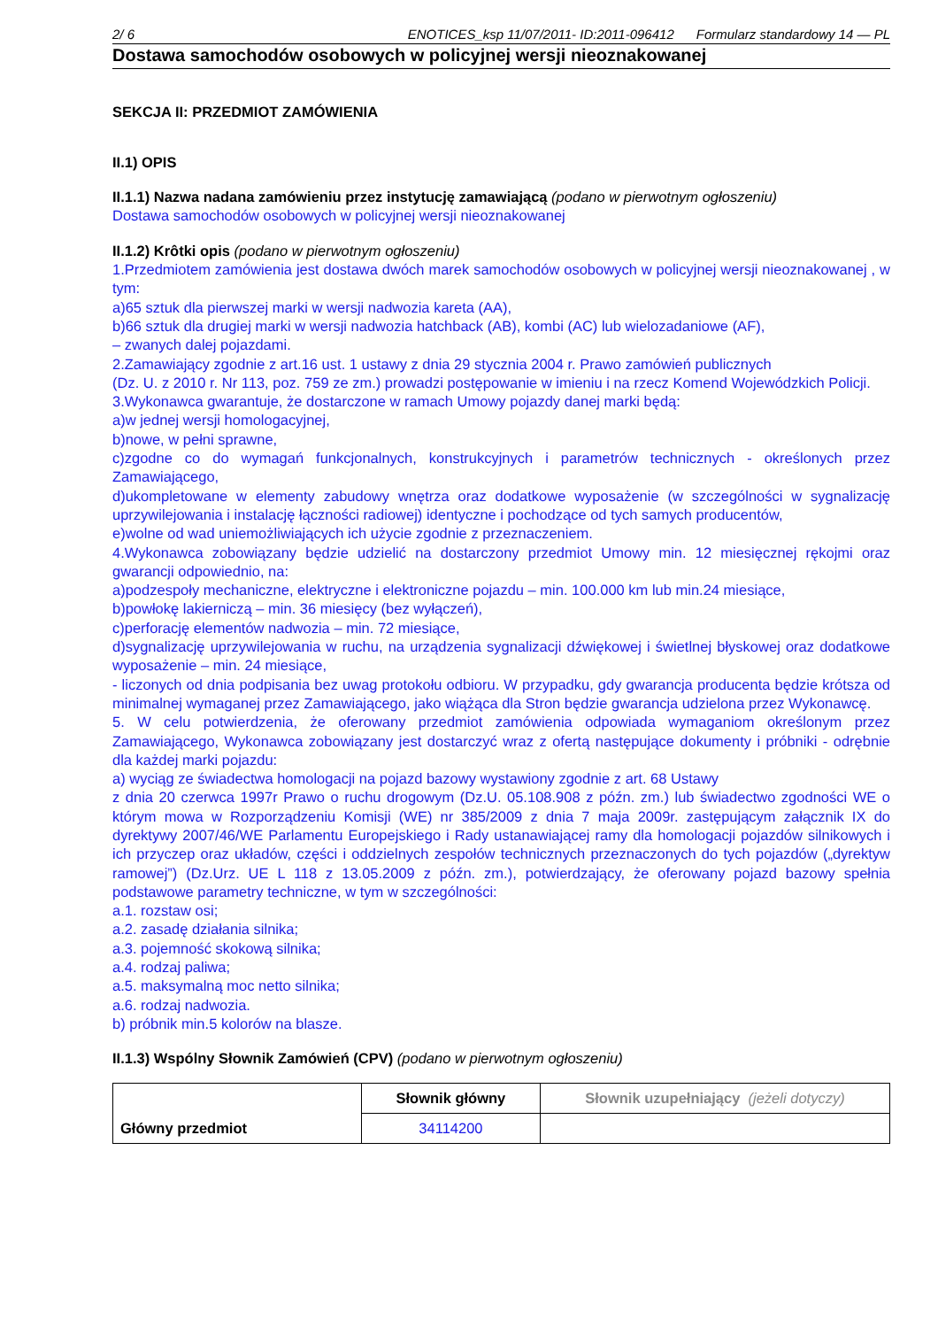2/ 6 ENOTICES_ksp 11/07/2011- ID:2011-096412 Formularz standardowy 14 — PL
Dostawa samochodów osobowych w policyjnej wersji nieoznakowanej
SEKCJA II: PRZEDMIOT ZAMÓWIENIA
II.1) OPIS
II.1.1) Nazwa nadana zamówieniu przez instytucję zamawiającą (podano w pierwotnym ogłoszeniu)
Dostawa samochodów osobowych w policyjnej wersji nieoznakowanej
II.1.2) Krôtki opis (podano w pierwotnym ogłoszeniu)
1.Przedmiotem zamówienia jest dostawa dwóch marek samochodów osobowych w policyjnej wersji nieoznakowanej , w tym:
a)65 sztuk dla pierwszej marki w wersji nadwozia kareta (AA),
b)66 sztuk dla drugiej marki w wersji nadwozia hatchback (AB), kombi (AC) lub wielozadaniowe (AF),
– zwanych dalej pojazdami.
2.Zamawiający zgodnie z art.16 ust. 1 ustawy z dnia 29 stycznia 2004 r. Prawo zamówień publicznych
(Dz. U. z 2010 r. Nr 113, poz. 759 ze zm.) prowadzi postępowanie w imieniu i na rzecz Komend Wojewódzkich Policji.
3.Wykonawca gwarantuje, że dostarczone w ramach Umowy pojazdy danej marki będą:
a)w jednej wersji homologacyjnej,
b)nowe, w pełni sprawne,
c)zgodne co do wymagań funkcjonalnych, konstrukcyjnych i parametrów technicznych - określonych przez Zamawiającego,
d)ukompletowane w elementy zabudowy wnętrza oraz dodatkowe wyposażenie (w szczególności w sygnalizację uprzywilejowania i instalację łączności radiowej) identyczne i pochodzące od tych samych producentów,
e)wolne od wad uniemożliwiających ich użycie zgodnie z przeznaczeniem.
4.Wykonawca zobowiązany będzie udzielić na dostarczony przedmiot Umowy min. 12 miesięcznej rękojmi oraz gwarancji odpowiednio, na:
a)podzespoły mechaniczne, elektryczne i elektroniczne pojazdu – min. 100.000 km lub min.24 miesiące,
b)powłokę lakierniczą – min. 36 miesięcy (bez wyłączeń),
c)perforację elementów nadwozia – min. 72 miesiące,
d)sygnalizację uprzywilejowania w ruchu, na urządzenia sygnalizacji dźwiękowej i świetlnej błyskowej oraz dodatkowe wyposażenie – min. 24 miesiące,
- liczonych od dnia podpisania bez uwag protokołu odbioru. W przypadku, gdy gwarancja producenta będzie krótsza od minimalnej wymaganej przez Zamawiającego, jako wiążąca dla Stron będzie gwarancja udzielona przez Wykonawcę.
5. W celu potwierdzenia, że oferowany przedmiot zamówienia odpowiada wymaganiom określonym przez Zamawiającego, Wykonawca zobowiązany jest dostarczyć wraz z ofertą następujące dokumenty i próbniki - odrębnie dla każdej marki pojazdu:
a) wyciąg ze świadectwa homologacji na pojazd bazowy wystawiony zgodnie z art. 68 Ustawy
z dnia 20 czerwca 1997r Prawo o ruchu drogowym (Dz.U. 05.108.908 z późn. zm.) lub świadectwo zgodności WE o którym mowa w Rozporządzeniu Komisji (WE) nr 385/2009 z dnia 7 maja 2009r. zastępującym załącznik IX do dyrektywy 2007/46/WE Parlamentu Europejskiego i Rady ustanawiającej ramy dla homologacji pojazdów silnikowych i ich przyczep oraz układów, części i oddzielnych zespołów technicznych przeznaczonych do tych pojazdów („dyrektyw ramowej”) (Dz.Urz. UE L 118 z 13.05.2009 z późn. zm.), potwierdzający, że oferowany pojazd bazowy spełnia podstawowe parametry techniczne, w tym w szczególności:
a.1. rozstaw osi;
a.2. zasadę działania silnika;
a.3. pojemność skokową silnika;
a.4. rodzaj paliwa;
a.5. maksymalną moc netto silnika;
a.6. rodzaj nadwozia.
b) próbnik min.5 kolorów na blasze.
II.1.3) Wspólny Słownik Zamówień (CPV) (podano w pierwotnym ogłoszeniu)
| Główny przedmiot | Słownik główny | Słownik uzupełniający (jeżeli dotyczy) |
| | 34114200 | |